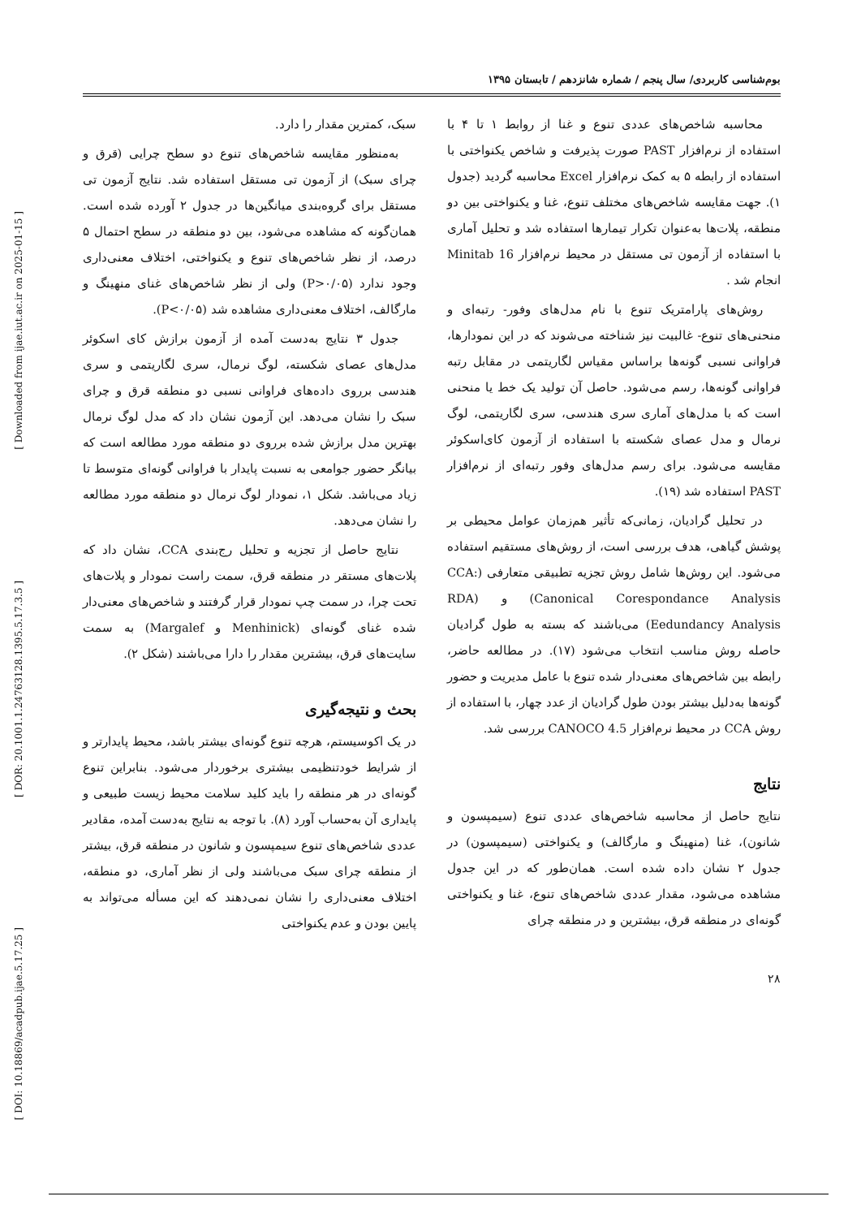[ Downloaded from ijae.iut.ac.ir on 2025-01-15 ]
[ DOR: 20.1001.1.24763128.1395.5.17.3.5 ]
[ DOI: 10.18869/acadpub.ijae.5.17.25 ]
بوم‌شناسی کاربردی/ سال پنجم / شماره شانزدهم / تابستان ۱۳۹۵
محاسبه شاخص‌های عددی تنوع و غنا از روابط ۱ تا ۴ با استفاده از نرم‌افزار PAST صورت پذیرفت و شاخص یکنواختی با استفاده از رابطه ۵ به کمک نرم‌افزار Excel محاسبه گردید (جدول ۱). جهت مقایسه شاخص‌های مختلف تنوع، غنا و یکنواختی بین دو منطقه، پلات‌ها به‌عنوان تکرار تیمارها استفاده شد و تحلیل آماری با استفاده از آزمون تی مستقل در محیط نرم‌افزار Minitab 16 انجام شد .
روش‌های پارامتریک تنوع با نام مدل‌های وفور- رتبه‌ای و منحنی‌های تنوع- غالبیت نیز شناخته می‌شوند که در این نمودارها، فراوانی نسبی گونه‌ها براساس مقیاس لگاریتمی در مقابل رتبه فراوانی گونه‌ها، رسم می‌شود. حاصل آن تولید یک خط یا منحنی است که با مدل‌های آماری سری هندسی، سری لگاریتمی، لوگ نرمال و مدل عصای شکسته با استفاده از آزمون کای‌اسکوئر مقایسه می‌شود. برای رسم مدل‌های وفور رتبه‌ای از نرم‌افزار PAST استفاده شد (۱۹).
در تحلیل گرادیان، زمانی‌که تأثیر هم‌زمان عوامل محیطی بر پوشش گیاهی، هدف بررسی است، از روش‌های مستقیم استفاده می‌شود. این روش‌ها شامل روش تجزیه تطبیقی متعارفی (CCA: Canonical Corespondance Analysis) و (RDA (Eedundancy Analysis می‌باشند که بسته به طول گرادیان حاصله روش مناسب انتخاب می‌شود (۱۷). در مطالعه حاضر، رابطه بین شاخص‌های معنی‌دار شده تنوع با عامل مدیریت و حضور گونه‌ها به‌دلیل بیشتر بودن طول گرادیان از عدد چهار، با استفاده از روش CCA در محیط نرم‌افزار CANOCO 4.5 بررسی شد.
نتایج
نتایج حاصل از محاسبه شاخص‌های عددی تنوع (سیمپسون و شانون)، غنا (منهینگ و مارگالف) و یکنواختی (سیمپسون) در جدول ۲ نشان داده شده است. همان‌طور که در این جدول مشاهده می‌شود، مقدار عددی شاخص‌های تنوع، غنا و یکنواختی گونه‌ای در منطقه قرق، بیشترین و در منطقه چرای
۲۸
سبک، کمترین مقدار را دارد.
به‌منظور مقایسه شاخص‌های تنوع دو سطح چرایی (قرق و چرای سبک) از آزمون تی مستقل استفاده شد. نتایج آزمون تی مستقل برای گروه‌بندی میانگین‌ها در جدول ۲ آورده شده است. همان‌گونه که مشاهده می‌شود، بین دو منطقه در سطح احتمال ۵ درصد، از نظر شاخص‌های تنوع و یکنواختی، اختلاف معنی‌داری وجود ندارد (P>۰/۰۵) ولی از نظر شاخص‌های غنای منهینگ و مارگالف، اختلاف معنی‌داری مشاهده شد (P<۰/۰۵).
جدول ۳ نتایج به‌دست آمده از آزمون برازش کای اسکوئر مدل‌های عصای شکسته، لوگ نرمال، سری لگاریتمی و سری هندسی برروی داده‌های فراوانی نسبی دو منطقه قرق و چرای سبک را نشان می‌دهد. این آزمون نشان داد که مدل لوگ نرمال بهترین مدل برازش شده برروی دو منطقه مورد مطالعه است که بیانگر حضور جوامعی به نسبت پایدار با فراوانی گونه‌ای متوسط تا زیاد می‌باشد. شکل ۱، نمودار لوگ نرمال دو منطقه مورد مطالعه را نشان می‌دهد.
نتایج حاصل از تجزیه و تحلیل رج‌بندی CCA، نشان داد که پلات‌های مستقر در منطقه قرق، سمت راست نمودار و پلات‌های تحت چرا، در سمت چپ نمودار قرار گرفتند و شاخص‌های معنی‌دار شده غنای گونه‌ای (Menhinick و Margalef) به سمت سایت‌های قرق، بیشترین مقدار را دارا می‌باشند (شکل ۲).
بحث و نتیجه‌گیری
در یک اکوسیستم، هرچه تنوع گونه‌ای بیشتر باشد، محیط پایدارتر و از شرایط خودتنظیمی بیشتری برخوردار می‌شود. بنابراین تنوع گونه‌ای در هر منطقه را باید کلید سلامت محیط زیست طبیعی و پایداری آن به‌حساب آورد (۸). با توجه به نتایج به‌دست آمده، مقادیر عددی شاخص‌های تنوع سیمپسون و شانون در منطقه قرق، بیشتر از منطقه چرای سبک می‌باشند ولی از نظر آماری، دو منطقه، اختلاف معنی‌داری را نشان نمی‌دهند که این مسأله می‌تواند به پایین بودن و عدم یکنواختی